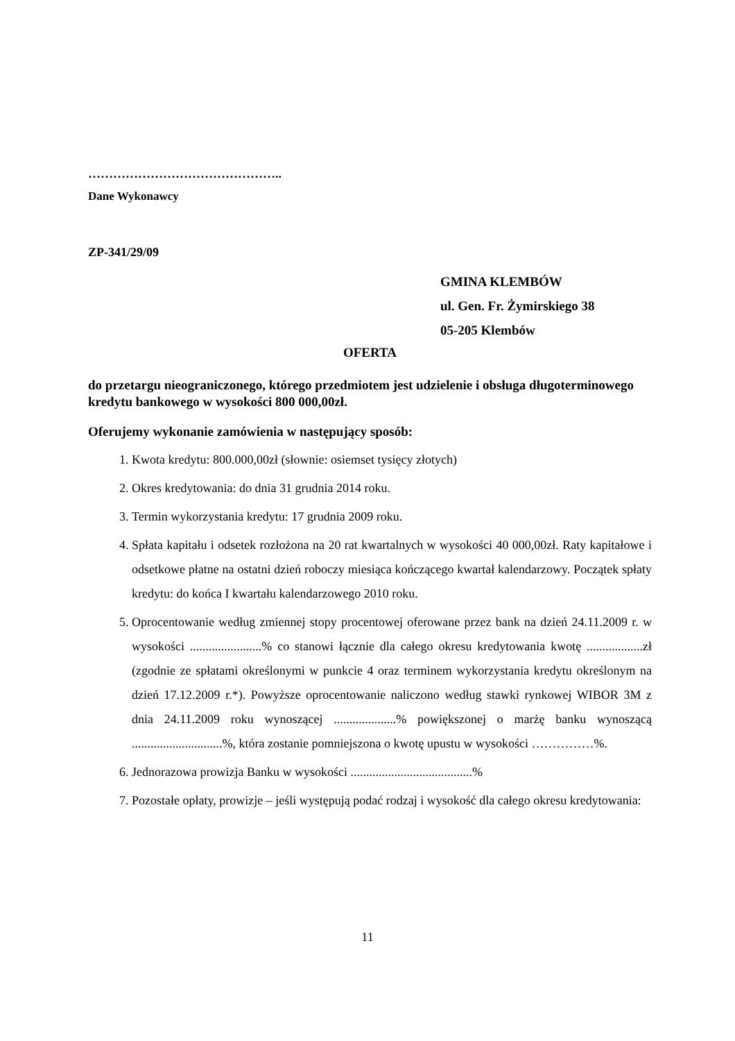………………………………………..
Dane Wykonawcy
ZP-341/29/09
GMINA KLEMBÓW
ul. Gen. Fr. Żymirskiego 38
05-205 Klembów
OFERTA
do przetargu nieograniczonego, którego przedmiotem jest udzielenie i obsługa długoterminowego kredytu bankowego w wysokości 800 000,00zł.
Oferujemy wykonanie zamówienia w następujący sposób:
1. Kwota kredytu: 800.000,00zł (słownie: osiemset tysięcy złotych)
2. Okres kredytowania: do dnia 31 grudnia 2014 roku.
3. Termin wykorzystania kredytu: 17 grudnia 2009 roku.
4. Spłata kapitału i odsetek rozłożona na 20 rat kwartalnych w wysokości 40 000,00zł. Raty kapitałowe i odsetkowe płatne na ostatni dzień roboczy miesiąca kończącego kwartał kalendarzowy. Początek spłaty kredytu: do końca I kwartału kalendarzowego 2010 roku.
5. Oprocentowanie według zmiennej stopy procentowej oferowane przez bank na dzień 24.11.2009 r. w wysokości .......................% co stanowi łącznie dla całego okresu kredytowania kwotę ..................zł (zgodnie ze spłatami określonymi w punkcie 4 oraz terminem wykorzystania kredytu określonym na dzień 17.12.2009 r.*). Powyższe oprocentowanie naliczono według stawki rynkowej WIBOR 3M z dnia 24.11.2009 roku wynoszącej ....................% powiększonej o marżę banku wynoszącą .............................%, która zostanie pomniejszona o kwotę upustu w wysokości ……………%.
6. Jednorazowa prowizja Banku w wysokości .......................................%
7. Pozostałe opłaty, prowizje – jeśli występują podać rodzaj i wysokość dla całego okresu kredytowania:
11